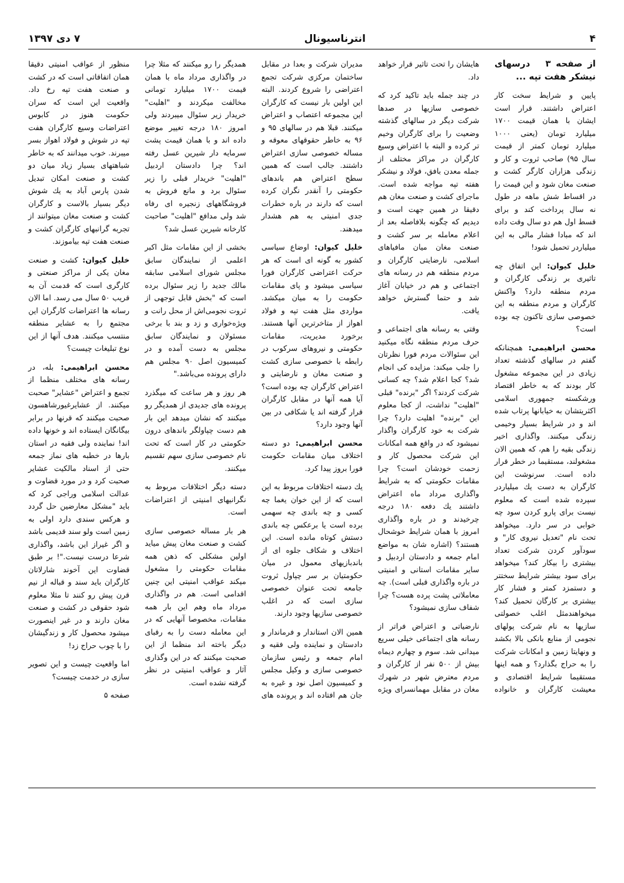۴ انترناسیونال ۷ دی ۱۳۹۷
از صفحه ۳ درسهای نیشکر هفت تپه ...
پایین و شرایط سخت کار اعتراض داشتند. قرار است ایشان با همان قیمت ۱۷۰۰ میلیارد تومان (یعنی ۱۰۰۰ میلیارد تومان کمتر از قیمت سال ۹۵) صاحب ثروت و کار و زندگی هزاران کارگر کشت و صنعت مغان شود و این قیمت را در اقساط شش ماهه در طول نه سال پرداخت کند و برای قسط اول هم دو سال وقت داده اند که مبادا فشار مالی به این میلیاردر تحمیل شود!
خلیل کیوان: این اتفاق چه تاثیری بر زندگی کارگران و مردم منطقه دارد؟ واکنش کارگران و مردم منطقه به این خصوصی سازی تاکنون چه بوده است؟
محسن ابراهیمی: همچنانکه گفتم در سالهای گذشته تعداد زیادی در این مجموعه مشغول کار بودند که به خاطر اقتصاد ورشکسته جمهوری اسلامی اکثریتشان به خیابانها پرتاب شده اند و در شرایط بسیار وخیمی زندگی میکنند. واگذاری اخیر زندگی بقیه را هم، که همین الان مشغولند، مستقیما در خطر قرار داده است. سرنوشت این کارگران به دست یك میلیاردر سپرده شده است که معلوم نیست برای پارو کردن سود چه خوابی در سر دارد. میخواهد تحت نام "تعدیل نیروی کار" و سودآور کردن شرکت تعداد بیشتری را بیکار کند؟ میخواهد برای سود بیشتر شرایط سختتر و دستمزد کمتر و فشار کار بیشتری بر کارگان تحمیل کند؟ میخواهندمثل اغلب خصولتی سازیها به نام شرکت پولهای نجومی از منابع بانکی بالا بکشد و ونهایتا زمین و امکانات شرکت را به حراج بگذارد؟ و همه اینها مستقیما شرایط اقتصادی و معیشت کارگران و خانواده هایشان را تحت تاثیر قرار خواهد داد.
در چند جمله باید تاکید کرد که خصوصی سازیها در صدها شرکت دیگر در سالهای گذشته وضعیت را برای کارگران وخیم تر کرده و البته با اعتراض وسیع کارگران در مراکز مختلف از جمله معدن بافق، فولاد و نیشکر هفته تپه مواجه شده است. ماجرای کشت و صنعت مغان هم دقیقا در همین جهت است و دیدیم که چگونه بلافاصله بعد از اعلام معامله بر سر کشت و صنعت مغان میان مافیاهای اسلامی، نارضایتی کارگران و مردم منطقه هم در رسانه های اجتماعی و هم در خیابان آغاز شد و حتما گسترش خواهد یافت.
وقتی به رسانه های اجتماعی و حرف مردم منطقه نگاه میکنید این سئوالات مردم فورا نظرتان را جلب میکند: مزایده کی انجام شد؟ کجا اعلام شد؟ چه کسانی شرکت کردند؟ اگر "برنده" قبلی "اهلیت" نداشت، از کجا معلوم این "برنده" اهلیت دارد؟ چرا شرکت به خود کارگران واگذار نمیشود که در واقع همه امکانات این شرکت محصول کار و زحمت خودشان است؟ چرا مقامات حکومتی که به شرایط واگذاری مرداد ماه اعتراض داشتند یك دفعه ۱۸۰ درجه چرخیدند و در باره واگذاری امروز با همان شرایط خوشحال هستند؟ (اشاره شان به مواضع امام جمعه و دادستان اردبیل و سایر مقامات استانی و امنیتی در باره واگذاری قبلی است). چه معاملاتی پشت پرده هست؟ چرا شفاف سازی نمیشود؟
نارضیاتی و اعتراض فراتر از رسانه های اجتماعی خیلی سریع میدانی شد. سوم و چهارم دیماه بیش از ۵۰۰ نفر از کارگران و مردم معترض شهر در شهرك مغان در مقابل مهمانسرای ویژه مدیران شرکت و بعدا در مقابل ساختمان مرکزی شرکت تجمع اعتراضی را شروع کردند. البته این اولین بار نیست که کارگران این مجموعه اعتصاب و اعتراض میکنند. قبلا هم در سالهای ۹۵ و ۹۶ به خاطر حقوقهای معوقه و مساله خصوصی سازی اعتراض داشتند. جالب است که همین سطح اعتراض هم باندهای حکومتی را آنقدر نگران کرده است که دارند در باره خطرات جدی امنیتی به هم هشدار میدهند.
خلیل کیوان: اوضاع سیاسی کشور به گونه ای است که هر حرکت اعتراضی کارگران فورا سیاسی میشود و پای مقامات حکومت را به میان میکشد. مواردی مثل هفت تپه و فولاد اهواز از متاخرترین آنها هستند. برخورد مدیریت، مقامات حکومتی و نیروهای سرکوب در رابطه با خصوصی سازی کشت و صنعت مغان و نارضایتی و اعتراض کارگران چه بوده است؟ آیا همه آنها در مقابل کارگران قرار گرفته اند یا شکافی در بین آنها وجود دارد؟
محسن ابراهیمی: دو دسته اختلاف میان مقامات حکومت فورا بروز پیدا کرد.
یك دسته اختلافات مربوط به این است که از این خوان یغما چه کسی و چه باندی چه سهمی برده است یا برعکس چه باندی دستش کوتاه مانده است. این اختلاف و شکاف جلوه ای از باندبازیهای معمول در میان حکومتیان بر سر چپاول ثروت جامعه تحت عنوان خصوصی سازی است که در اغلب خصوصی سازیها وجود دارند.
همین الان استاندار و فرماندار و دادستان و نماینده ولی فقیه و امام جمعه و رئیس سازمان خصوصی سازی و وکیل مجلس و کمیسیون اصل نود و غیره به جان هم افتاده اند و پرونده های همدیگر را رو میکنند که مثلا چرا در واگذاری مرداد ماه با همان قیمت ۱۷۰۰ میلیارد تومانی مخالفت میکردند و "اهلیت" خریدار زیر سئوال میبردند ولی امروز ۱۸۰ درجه تغییر موضع داده اند و با همان قیمت پشت سرمایه دار شیرین عسل رفته اند؟ چرا دادستان اردبیل "اهلیت" خریدار قبلی را زیر سئوال برد و مانع فروش به فروشگاههای زنجیره ای رفاه شد ولی مدافع "اهلیت" صاحبت کارخانه شیرین عسل شد؟
بخشی از این مقامات مثل اکبر اعلمی از نمایندگان سابق مجلس شورای اسلامی سابقه مالك جدید را زیر سئوال برده است که "بخش قابل توجهی از ثروت نجومی‌اش از محل رانت و ویژه‌خواری و زد و بند با برخی مسئولان و نمایندگان سابق مجلس به دست آمده و در کمیسیون اصل ۹۰ مجلس هم دارای پرونده می‌باشد."
هر روز و هر ساعت که میگذرد پرونده های جدیدی از همدیگر رو میکنند که نشان میدهد این بار هم دست چپاولگر باندهای درون حکومتی در کار است که تحت نام خصوصی سازی سهم تقسیم میکنند.
دسته دیگر اختلافات مربوط به نگرانیهای امنیتی از اعتراضات است.
هر بار مساله خصوصی سازی کشت و صنعت مغان پیش میاید اولین مشکلی که ذهن همه مقامات حکومتی را مشغول میکند عواقب امنیتی این چنین اقدامی است. هم در واگذاری مرداد ماه وهم این بار همه مقامات، مخصوصا آنهایی که در این معامله دست را به رقبای دیگر باخته اند منظما از این صحبت میکنند که در این وگذاری آثار و عواقب امنیتی در نظر گرفته نشده است.
منظور از عواقب امنیتی دقیقا همان اتفاقاتی است که در کشت و صنعت هفت تپه رخ داد. واقعیت این است که سران حکومت هنوز در کابوس اعتراضات وسیع کارگران هفت تپه در شوش و فولاد اهواز بسر میبرند. خوب میدانند که به خاطر شباهتهای بسیار زیاد میان دو کشت و صنعت امکان تبدیل شدن پارس آباد به یك شوش دیگر بسیار بالاست و کارگران کشت و صنعت مغان میتوانند از تجربه گرانبهای کارگران کشت و صنعت هفت تپه بیاموزند.
خلیل کیوان: کشت و صنعت مغان یکی از مراکز صنعتی و کارگری است که قدمت آن به قریب ۵۰ سال می رسد. اما الان رسانه ها اعتراضات کارگران این مجتمع را به عشایر منطقه منتسب میکنند. هدف آنها از این نوع تبلیغات چیست؟
محسن ابراهیمی: بله، در رسانه های مختلف منظما از تجمع و اعتراض "عشایر" صحبت میکنند. از عشایرغیورشاهسون صحبت میکنند که قرنها در برابر بیگانگان ایستاده اند و خونها داده اند! نماینده ولی فقیه در استان بارها در خطبه های نماز جمعه حتی از اسناد مالکیت عشایر صحبت کرد و در مورد قضاوت و عدالت اسلامی وراجی کرد که باید "مشکل معارضین حل گردد و هرکس سندی دارد اولی به زمین است ولو سند قدیمی باشد و اگر غیراز این باشد، واگذاری شرعا درست نیست."! بر طبق قضاوت این آخوند شارلاتان کارگران باید سند و قباله از نیم قرن پیش رو کنند تا مثلا معلوم شود حقوقی در کشت و صنعت مغان دارند و در غیر اینصورت میشود محصول کار و زندگیشان را با چوب حراج زد!
اما واقعیت چیست و این تصویر سازی در خدمت چیست؟
صفحه ۵